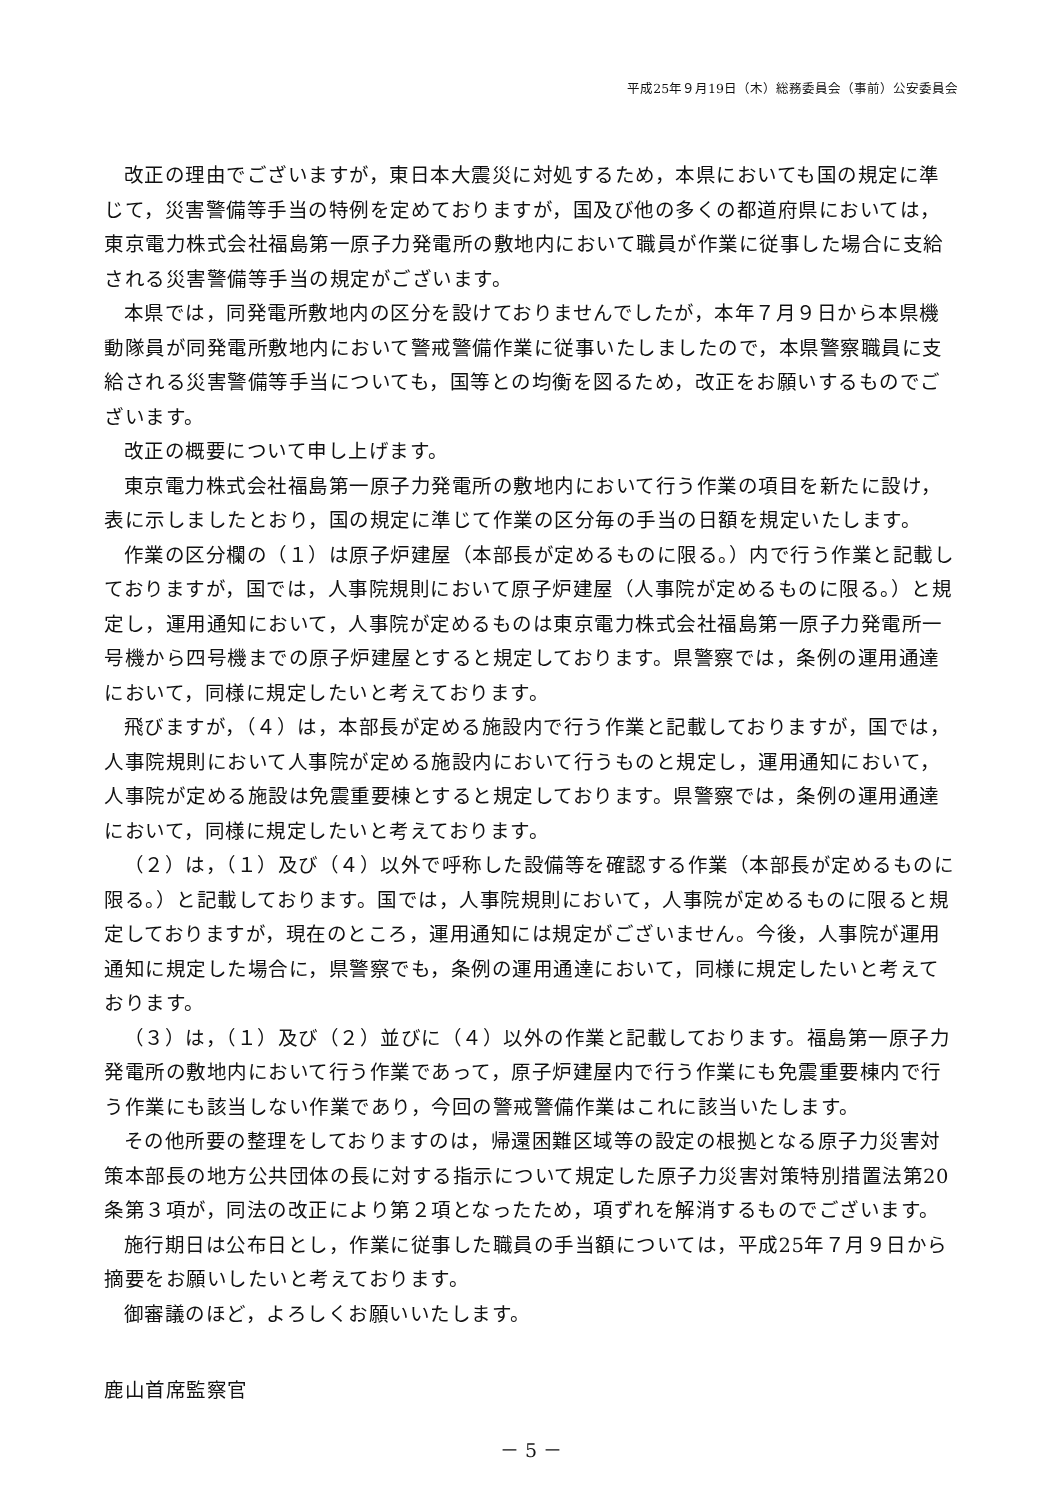平成25年９月19日（木）総務委員会（事前）公安委員会
改正の理由でございますが，東日本大震災に対処するため，本県においても国の規定に準じて，災害警備等手当の特例を定めておりますが，国及び他の多くの都道府県においては，東京電力株式会社福島第一原子力発電所の敷地内において職員が作業に従事した場合に支給される災害警備等手当の規定がございます。
本県では，同発電所敷地内の区分を設けておりませんでしたが，本年７月９日から本県機動隊員が同発電所敷地内において警戒警備作業に従事いたしましたので，本県警察職員に支給される災害警備等手当についても，国等との均衡を図るため，改正をお願いするものでございます。
改正の概要について申し上げます。
東京電力株式会社福島第一原子力発電所の敷地内において行う作業の項目を新たに設け，表に示しましたとおり，国の規定に準じて作業の区分毎の手当の日額を規定いたします。
作業の区分欄の（１）は原子炉建屋（本部長が定めるものに限る。）内で行う作業と記載しておりますが，国では，人事院規則において原子炉建屋（人事院が定めるものに限る。）と規定し，運用通知において，人事院が定めるものは東京電力株式会社福島第一原子力発電所一号機から四号機までの原子炉建屋とすると規定しております。県警察では，条例の運用通達において，同様に規定したいと考えております。
飛びますが，（４）は，本部長が定める施設内で行う作業と記載しておりますが，国では，人事院規則において人事院が定める施設内において行うものと規定し，運用通知において，人事院が定める施設は免震重要棟とすると規定しております。県警察では，条例の運用通達において，同様に規定したいと考えております。
（２）は，（１）及び（４）以外で呼称した設備等を確認する作業（本部長が定めるものに限る。）と記載しております。国では，人事院規則において，人事院が定めるものに限ると規定しておりますが，現在のところ，運用通知には規定がございません。今後，人事院が運用通知に規定した場合に，県警察でも，条例の運用通達において，同様に規定したいと考えております。
（３）は，（１）及び（２）並びに（４）以外の作業と記載しております。福島第一原子力発電所の敷地内において行う作業であって，原子炉建屋内で行う作業にも免震重要棟内で行う作業にも該当しない作業であり，今回の警戒警備作業はこれに該当いたします。
その他所要の整理をしておりますのは，帰還困難区域等の設定の根拠となる原子力災害対策本部長の地方公共団体の長に対する指示について規定した原子力災害対策特別措置法第20条第３項が，同法の改正により第２項となったため，項ずれを解消するものでございます。
施行期日は公布日とし，作業に従事した職員の手当額については，平成25年７月９日から摘要をお願いしたいと考えております。
御審議のほど，よろしくお願いいたします。
鹿山首席監察官
－ 5 －